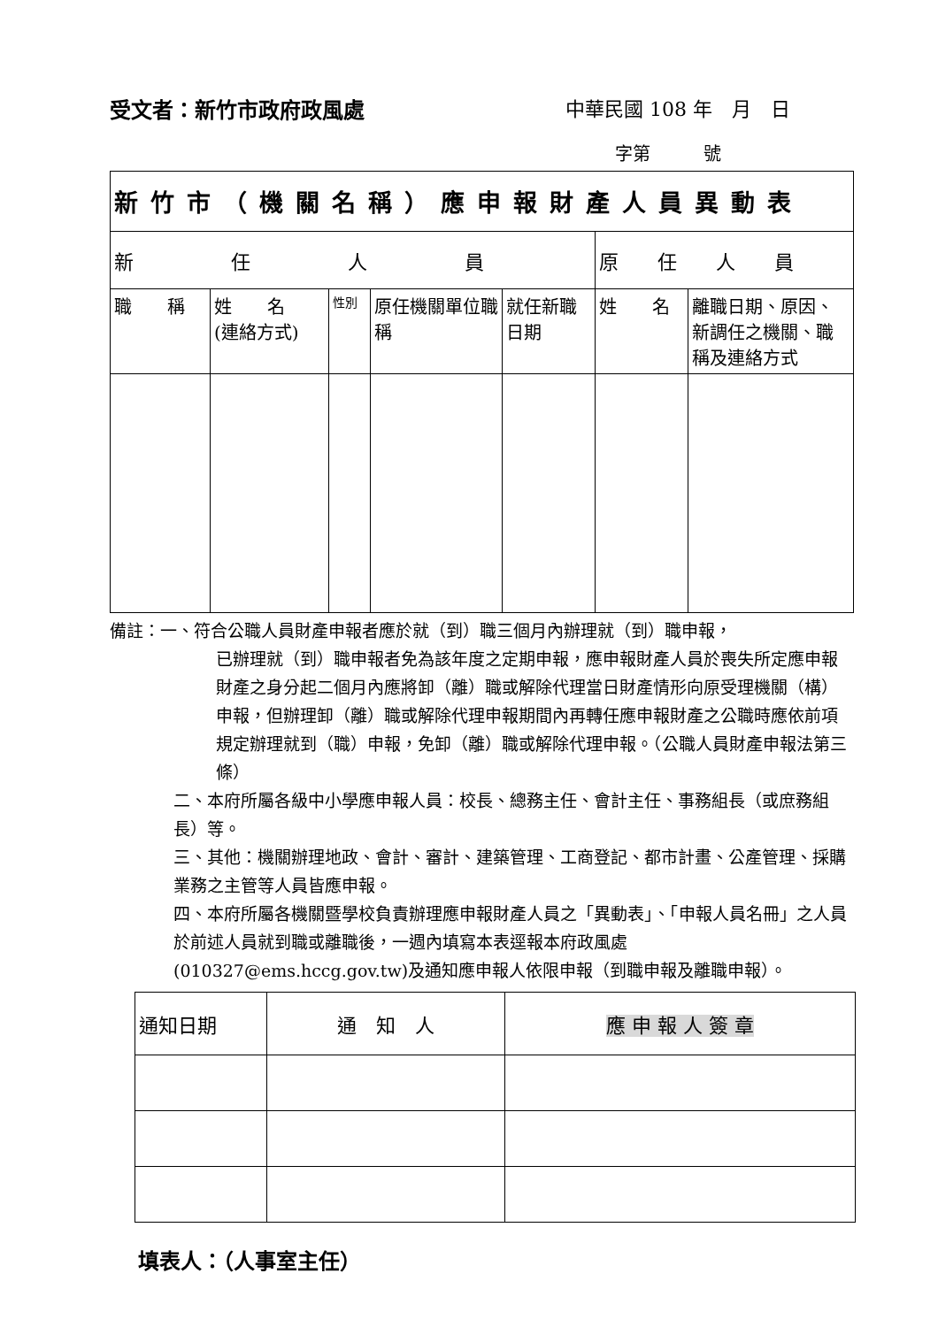受文者：新竹市政府政風處 中華民國 108 年　月　日
字第　　　號
| 新竹市（機關名稱）應申報財產人員異動表 | | | | | | |
| 新 任 人 員 | | | | | 原 任 人 員 | |
| 職 稱 | 姓 名 (連絡方式) | 性別 | 原任機關單位職稱 | 就任新職日期 | 姓 名 | 離職日期、原因、新調任之機關、職稱及連絡方式 |
備註：一、符合公職人員財產申報者應於就（到）職三個月內辦理就（到）職申報，
已辦理就（到）職申報者免為該年度之定期申報，應申報財產人員於喪失所定應申報財產之身分起二個月內應將卸（離）職或解除代理當日財產情形向原受理機關（構）申報，但辦理卸（離）職或解除代理申報期間內再轉任應申報財產之公職時應依前項規定辦理就到（職）申報，免卸（離）職或解除代理申報。（公職人員財產申報法第三條）
二、本府所屬各級中小學應申報人員：校長、總務主任、會計主任、事務組長（或庶務組長）等。
三、其他：機關辦理地政、會計、審計、建築管理、工商登記、都市計畫、公產管理、採購業務之主管等人員皆應申報。
四、本府所屬各機關暨學校負責辦理應申報財產人員之「異動表」、「申報人員名冊」之人員於前述人員就到職或離職後，一週內填寫本表逕報本府政風處 (010327@ems.hccg.gov.tw)及通知應申報人依限申報（到職申報及離職申報）。
| 通知日期 | 通 知 人 | 應 申 報 人 簽 章 |
填表人：（人事室主任）